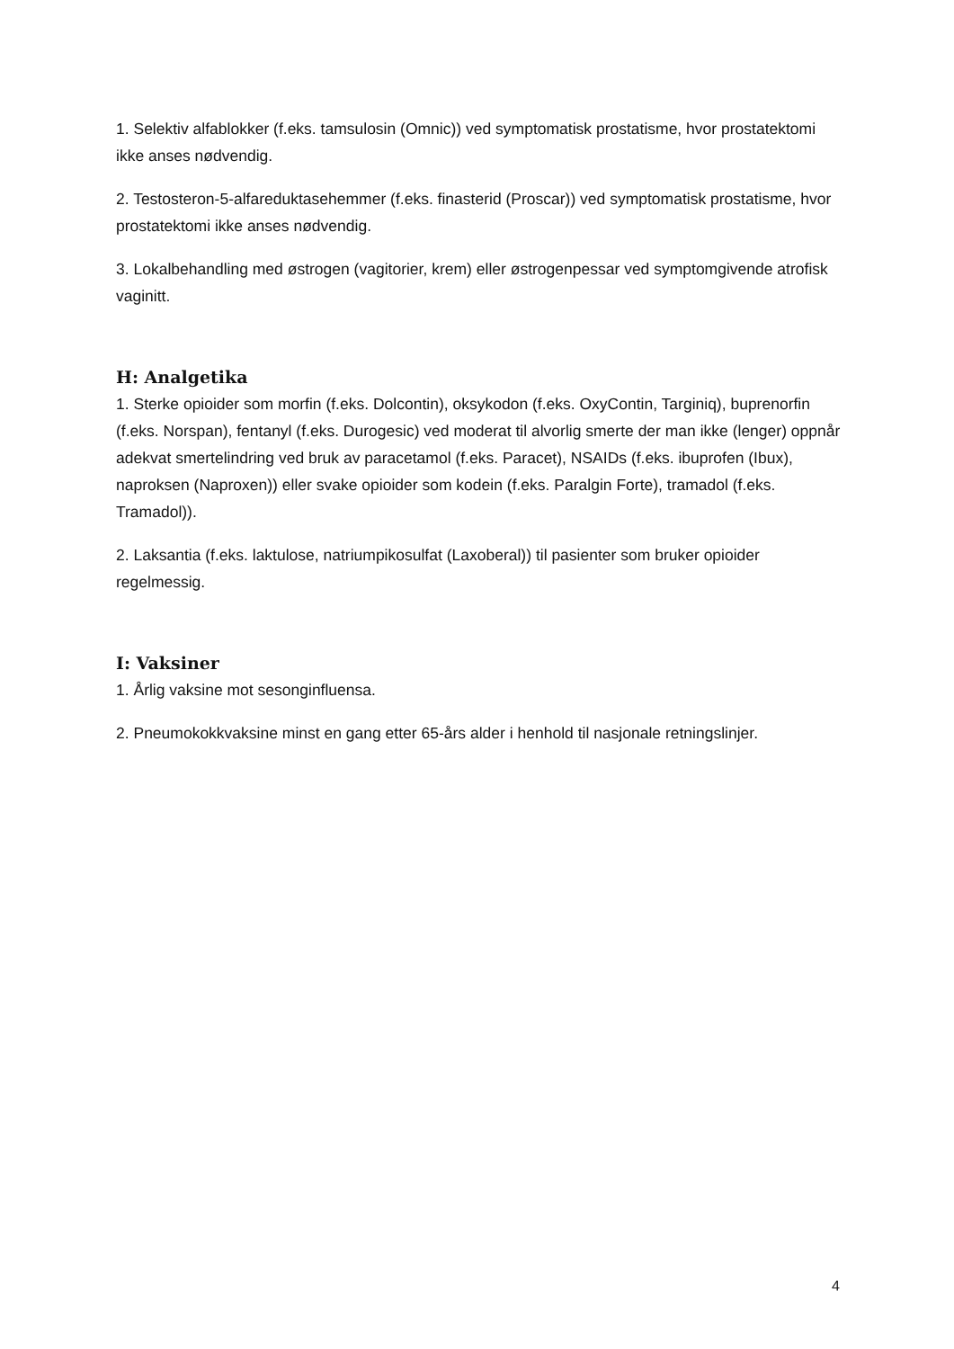1. Selektiv alfablokker (f.eks. tamsulosin (Omnic)) ved symptomatisk prostatisme, hvor prostatektomi ikke anses nødvendig.
2. Testosteron-5-alfareduktasehemmer (f.eks. finasterid (Proscar)) ved symptomatisk prostatisme, hvor prostatektomi ikke anses nødvendig.
3. Lokalbehandling med østrogen (vagitorier, krem) eller østrogenpessar ved symptomgivende atrofisk vaginitt.
H: Analgetika
1. Sterke opioider som morfin (f.eks. Dolcontin), oksykodon (f.eks. OxyContin, Targiniq), buprenorfin (f.eks. Norspan), fentanyl (f.eks. Durogesic) ved moderat til alvorlig smerte der man ikke (lenger) oppnår adekvat smertelindring ved bruk av paracetamol (f.eks. Paracet), NSAIDs (f.eks. ibuprofen (Ibux), naproksen (Naproxen)) eller svake opioider som kodein (f.eks. Paralgin Forte), tramadol (f.eks. Tramadol)).
2. Laksantia (f.eks. laktulose, natriumpikosulfat (Laxoberal)) til pasienter som bruker opioider regelmessig.
I: Vaksiner
1. Årlig vaksine mot sesonginfluensa.
2. Pneumokokkvaksine minst en gang etter 65-års alder i henhold til nasjonale retningslinjer.
4